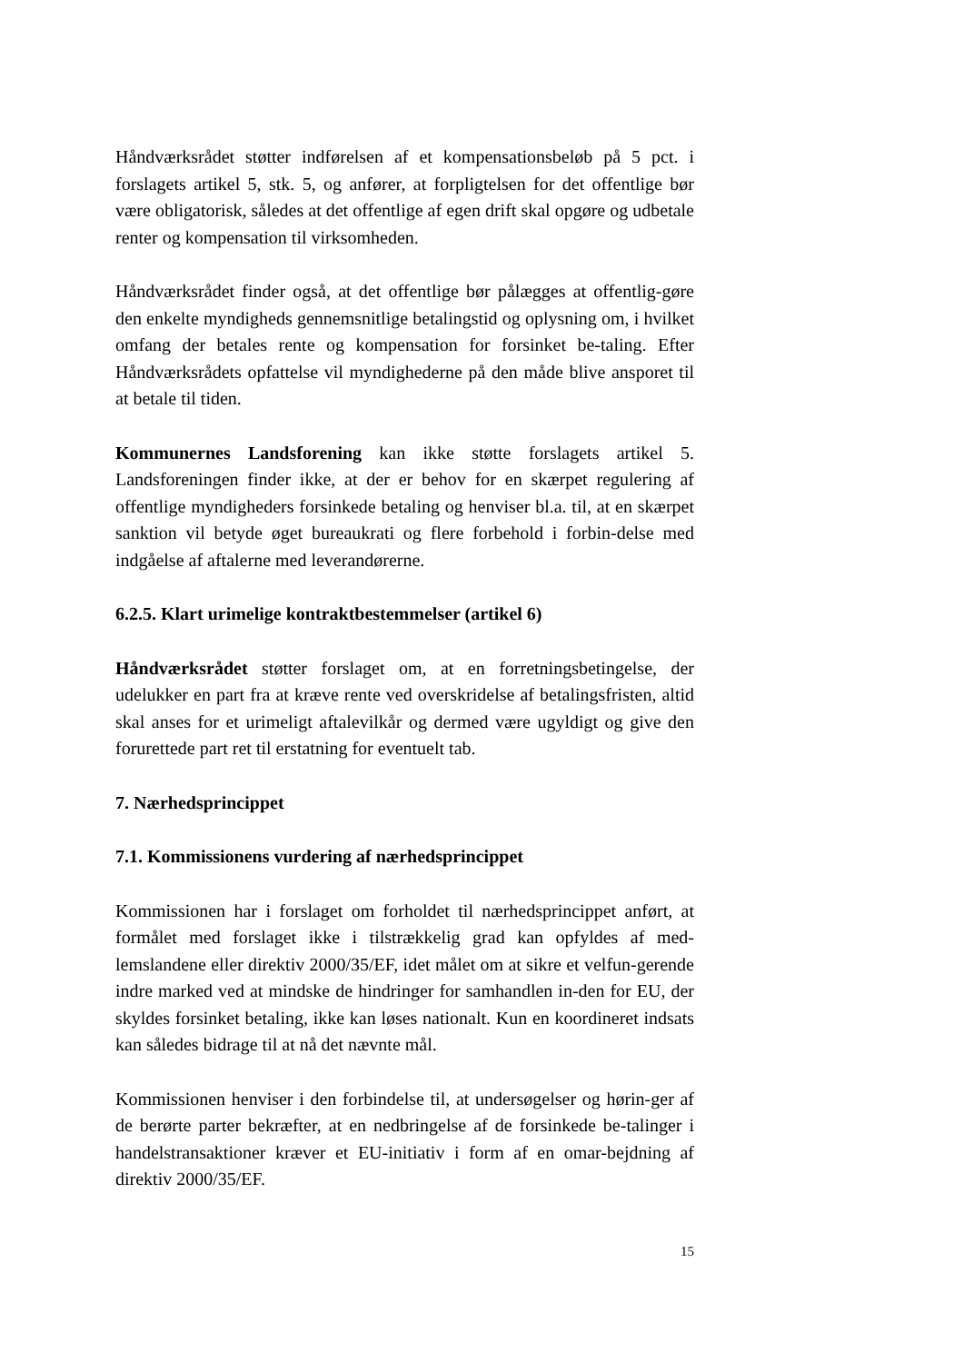Håndværksrådet støtter indførelsen af et kompensationsbeløb på 5 pct. i forslagets artikel 5, stk. 5, og anfører, at forpligtelsen for det offentlige bør være obligatorisk, således at det offentlige af egen drift skal opgøre og udbetale renter og kompensation til virksomheden.
Håndværksrådet finder også, at det offentlige bør pålægges at offentlig-gøre den enkelte myndigheds gennemsnitlige betalingstid og oplysning om, i hvilket omfang der betales rente og kompensation for forsinket be-taling. Efter Håndværksrådets opfattelse vil myndighederne på den måde blive ansporet til at betale til tiden.
Kommunernes Landsforening kan ikke støtte forslagets artikel 5. Landsforeningen finder ikke, at der er behov for en skærpet regulering af offentlige myndigheders forsinkede betaling og henviser bl.a. til, at en skærpet sanktion vil betyde øget bureaukrati og flere forbehold i forbin-delse med indgåelse af aftalerne med leverandørerne.
6.2.5. Klart urimelige kontraktbestemmelser (artikel 6)
Håndværksrådet støtter forslaget om, at en forretningsbetingelse, der udelukker en part fra at kræve rente ved overskridelse af betalingsfristen, altid skal anses for et urimeligt aftalevilkår og dermed være ugyldigt og give den forurettede part ret til erstatning for eventuelt tab.
7. Nærhedsprincippet
7.1. Kommissionens vurdering af nærhedsprincippet
Kommissionen har i forslaget om forholdet til nærhedsprincippet anført, at formålet med forslaget ikke i tilstrækkelig grad kan opfyldes af med-lemslandene eller direktiv 2000/35/EF, idet målet om at sikre et velfun-gerende indre marked ved at mindske de hindringer for samhandlen in-den for EU, der skyldes forsinket betaling, ikke kan løses nationalt. Kun en koordineret indsats kan således bidrage til at nå det nævnte mål.
Kommissionen henviser i den forbindelse til, at undersøgelser og hørin-ger af de berørte parter bekræfter, at en nedbringelse af de forsinkede be-talinger i handelstransaktioner kræver et EU-initiativ i form af en omar-bejdning af direktiv 2000/35/EF.
15